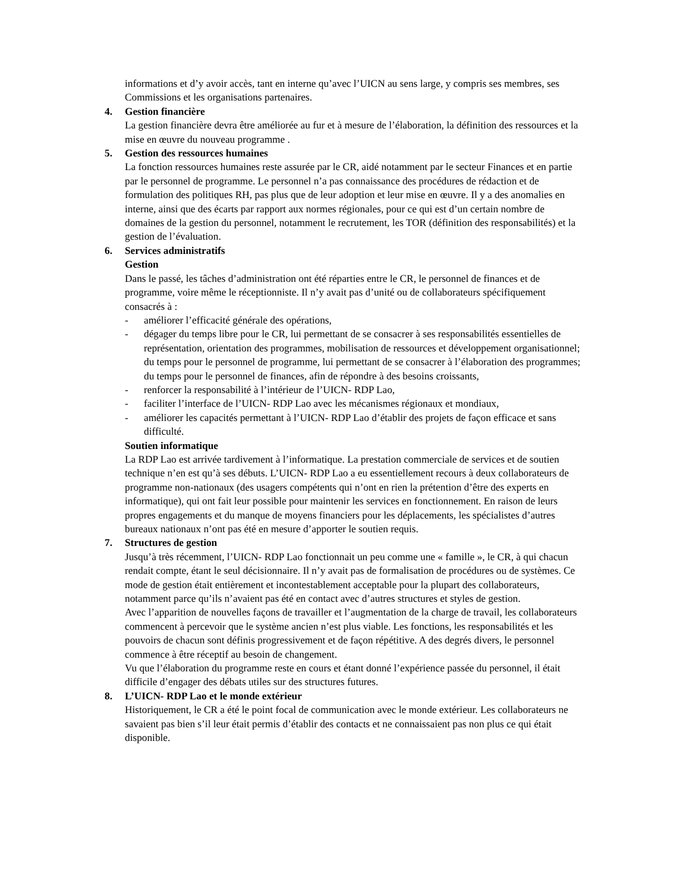informations et d’y avoir accès, tant en interne qu’avec l’UICN au sens large, y compris ses membres, ses Commissions et les organisations partenaires.
4. Gestion financière
La gestion financière devra être améliorée au fur et à mesure de l’élaboration, la définition des ressources et la mise en œuvre du nouveau programme .
5. Gestion des ressources humaines
La fonction ressources humaines reste assurée par le CR, aidé notamment par le secteur Finances et en partie par le personnel de programme. Le personnel n’a pas connaissance des procédures de rédaction et de formulation des politiques RH, pas plus que de leur adoption et leur mise en œuvre. Il y a des anomalies en interne, ainsi que des écarts par rapport aux normes régionales, pour ce qui est d’un certain nombre de domaines de la gestion du personnel, notamment le recrutement, les TOR (définition des responsabilités) et la gestion de l’évaluation.
6. Services administratifs
Gestion
Dans le passé, les tâches d’administration ont été réparties entre le CR, le personnel de finances et de programme, voire même le réceptionniste. Il n’y avait pas d’unité ou de collaborateurs spécifiquement consacrés à :
- améliorer l’efficacité générale des opérations,
- dégager du temps libre pour le CR, lui permettant de se consacrer à ses responsabilités essentielles de représentation, orientation des programmes, mobilisation de ressources et développement organisationnel; du temps pour le personnel de programme, lui permettant de se consacrer à l’élaboration des programmes; du temps pour le personnel de finances, afin de répondre à des besoins croissants,
- renforcer la responsabilité à l’intérieur de l’UICN- RDP Lao,
- faciliter l’interface de l’UICN- RDP Lao avec les mécanismes régionaux et mondiaux,
- améliorer les capacités permettant à l’UICN- RDP Lao d’établir des projets de façon efficace et sans difficulté.
Soutien informatique
La RDP Lao est arrivée tardivement à l’informatique. La prestation commerciale de services et de soutien technique n’en est qu’à ses débuts. L’UICN- RDP Lao a eu essentiellement recours à deux collaborateurs de programme non-nationaux (des usagers compétents qui n’ont en rien la prétention d’être des experts en informatique), qui ont fait leur possible pour maintenir les services en fonctionnement. En raison de leurs propres engagements et du manque de moyens financiers pour les déplacements, les spécialistes d’autres bureaux nationaux n’ont pas été en mesure d’apporter le soutien requis.
7. Structures de gestion
Jusqu’à très récemment, l’UICN- RDP Lao fonctionnait un peu comme une « famille », le CR, à qui chacun rendait compte, étant le seul décisionnaire. Il n’y avait pas de formalisation de procédures ou de systèmes. Ce mode de gestion était entièrement et incontestablement acceptable pour la plupart des collaborateurs, notamment parce qu’ils n’avaient pas été en contact avec d’autres structures et styles de gestion.
Avec l’apparition de nouvelles façons de travailler et l’augmentation de la charge de travail, les collaborateurs commencent à percevoir que le système ancien n’est plus viable. Les fonctions, les responsabilités et les pouvoirs de chacun sont définis progressivement et de façon répétitive. A des degrés divers, le personnel commence à être réceptif au besoin de changement.
Vu que l’élaboration du programme reste en cours et étant donné l’expérience passée du personnel, il était difficile d’engager des débats utiles sur des structures futures.
8. L’UICN- RDP Lao et le monde extérieur
Historiquement, le CR a été le point focal de communication avec le monde extérieur. Les collaborateurs ne savaient pas bien s’il leur était permis d’établir des contacts et ne connaissaient pas non plus ce qui était disponible.